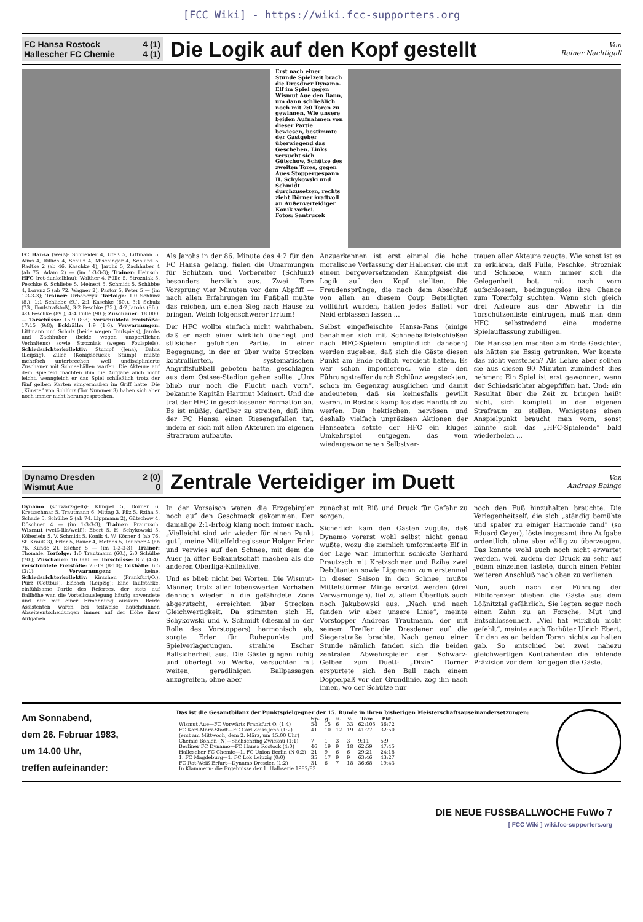[FCC Wiki] - https://wiki.fcc-supporters.org
FC Hansa Rostock 4 (1)
Hallescher FC Chemie 4 (1)
Die Logik auf den Kopf gestellt
Von
Rainer Nachtigall
Erst nach einer Stunde Spielzeit brach die Dresdner Dynamo-Elf im Spiel gegen Wismut Aue den Bann, um dann schließlich noch mit 2:0 Toren zu gewinnen. Wie unsere beiden Aufnahmen von dieser Partie bewiesen, bestimmte der Gastgeber überwiegend das Geschehen. Links versucht sich Gütschow, Schütze des zweiten Tores, gegen Aues Stoppergespann H. Schykowski und Schmidt durchzusetzen, rechts zieht Dörner kraftvoll an Außenverteidiger Konik vorbei.
Fotos: Santrucek
FC Hansa (weiß): Schneider 4, Uteß 5, Littmann 5, Alms 4, Rillich 4, Schulz 4, Mischinger 4, Schlünz 5, Radtke 2 (ab 46. Kaschke 4), Jarohs 5, Zachhuber 4 (ab 75. Adam 2) — (im 1-3-3-3); Trainer: Heinsch. HFC (rot-dunkelblau): Walther 4, Fülle 5, Strozniak 5, Peschke 6, Schliebe 5, Meinert 5, Schmidt 5, Schübbe 4, Lorenz 5 (ab 72. Wagner 2), Pastor 5, Peter 5 — (im 1-3-3-3); Trainer: Urbanczyk. Torfolge: 1:0 Schlünz (8.), 1:1 Schliebe (9.), 2:1 Kaschke (60.), 3:1 Schulz (73., Foulstrafstoß), 3:2 Peschke (75.), 4:2 Jarohs (86.), 4:3 Peschke (89.), 4:4 Fülle (90.); Zuschauer: 18 000. — Torschüsse: 15:9 (8:8); verschuldete Freistöße: 17:15 (9:8); Eckbälle: 1:9 (1:6). Verwarnungen: Littmann und Schulz (beide wegen Foulspiels), Jarohs und Zachhuber (beide wegen unsportlichen Verhaltens) sowie Strozniak (wegen Foulspiels). Schiedsrichterkollektiv: Stumpf (Jena), Bahrs (Leipzig), Ziller (Königsbrück): Stumpf mußte mehrfach unterbrechen, weil undisziplinierte Zuschauer mit Schneebällen warfen. Die Akteure auf dem Spielfeld machten ihm die Aufgabe auch nicht leicht, wenngleich er das Spiel schließlich trotz der fünf gelben Karten einigermaßen im Griff hatte. Die „Künste“ von Schlünz (Tor Nummer 3) haben sich aber noch immer nicht herumgesprochen.
Als Jarohs in der 86. Minute das 4:2 für den FC Hansa gelang, fielen die Umarmungen für Schützen und Vorbereiter (Schlünz) besonders herzlich aus. Zwei Tore Vorsprung vier Minuten vor dem Abpfiff — nach allen Erfahrungen im Fußball mußte das reichen, um einen Sieg nach Hause zu bringen. Welch folgenschwerer Irrtum!
Der HFC wollte einfach nicht wahrhaben, daß er nach einer wirklich überlegt und stilsicher geführten Partie, in einer Begegnung, in der er über weite Strecken kontrollierten, systematischen Angriffsfußball geboten hatte, geschlagen aus dem Ostsee-Stadion gehen sollte. „Uns blieb nur noch die Flucht nach vorn“, bekannte Kapitän Hartmut Meinert. Und die trat der HFC in geschlossener Formation an. Es ist müßig, darüber zu streiten, daß ihm der FC Hansa einen Riesengefallen tat, indem er sich mit allen Akteuren im eigenen Strafraum aufbaute.
Anzuerkennen ist erst einmal die hohe moralische Verfassung der Hallenser, die mit einem bergeversetzenden Kampfgeist die Logik auf den Kopf stellten. Die Freudensprünge, die nach dem Abschluß von allen an diesem Coup Beteiligten vollführt wurden, hätten jedes Ballett vor Neid erblassen lassen ...
Selbst eingefleischte Hansa-Fans (einige benahmen sich mit Schneeballzielschießen nach HFC-Spielern empfindlich daneben) werden zugeben, daß sich die Gäste diesen Punkt am Ende redlich verdient hatten. Es war schon imponierend, wie sie den Führungstreffer durch Schlünz wegsteckten, schon im Gegenzug ausglichen und damit andeuteten, daß sie keinesfalls gewillt waren, in Rostock kampflos das Handtuch zu werfen. Den hektischen, nervösen und deshalb vielfach unpräzisen Aktionen der Hanseaten setzte der HFC ein kluges Umkehrspiel entgegen, das vom wiedergewonnenen Selbstver-
trauen aller Akteure zeugte. Wie sonst ist es zu erklären, daß Fülle, Peschke, Strozniak und Schliebe, wann immer sich die Gelegenheit bot, mit nach vorn aufschlossen, bedingungslos ihre Chance zum Torerfolg suchten. Wenn sich gleich drei Akteure aus der Abwehr in die Torschützenliste eintrugen, muß man dem HFC selbstredend eine moderne Spielauffassung zubilligen.
Die Hanseaten machten am Ende Gesichter, als hätten sie Essig getrunken. Wer konnte das nicht verstehen? Als Lehre aber sollten sie aus diesen 90 Minuten zumindest dies nehmen: Ein Spiel ist erst gewonnen, wenn der Schiedsrichter abgepfiffen hat. Und: ein Resultat über die Zeit zu bringen heißt nicht, sich komplett in den eigenen Strafraum zu stellen. Wenigstens einen Anspielpunkt braucht man vorn, sonst könnte sich das „HFC-Spielende“ bald wiederholen ...
Dynamo Dresden 2 (0)
Wismut Aue 0
Zentrale Verteidiger im Duett
Von
Andreas Baingo
Dynamo (schwarz-gelb): Klimpel 5, Dörner 6, Kretzschmar 5, Trautmann 6, Mittag 3, Pilz 5, Rziha 5, Schade 5, Schülbe 5 (ab 74. Lippmann 2), Gütschow 4, Döschner 4 — (im 1-3-3-3); Trainer: Prautzsch. Wismut (weiß-lila/weiß): Ebert 5, H. Schykowski 5, Köberlein 5, V. Schmidt 5, Konik 4, W. Körner 4 (ab 76. St. Krauß 3), Erler 5, Bauer 4, Mothes 5, Teubner 4 (ab 76. Kunde 2), Escher 5 — (im 1-3-3-3); Trainer: Thomale. Torfolge: 1:0 Trautmann (60.), 2:0 Schülbe (70.); Zuschauer: 16 000. — Torschüsse: 8:7 (4:4). verschuldete Freistöße: 25:19 (8:10); Eckbälle: 6:5 (3:1); Verwarnungen: keine. Schiedsrichterkollektiv: Kirschen (Frankfurt/O.), Purz (Cottbus), Eßbach (Leipzig): Eine laufstarke, einfühlsame Partie des Referees, der stets auf Ballhöhe war, die Vorteilsauslegung häufig anwendete und nur mit einer Ermahnung auskam. Beide Assistenten waren bei teilweise hauchdünnen Abseitsentscheidungen immer auf der Höhe ihrer Aufgaben.
In der Vorsaison waren die Erzgebirgler noch auf den Geschmack gekommen. Der damalige 2:1-Erfolg klang noch immer nach. „Vielleicht sind wir wieder für einen Punkt gut“, meine Mittelfeldregisseur Holger Erler und verwies auf den Schnee, mit dem die Auer ja öfter Bekanntschaft machen als die anderen Oberliga-Kollektive.
Und es blieb nicht bei Worten. Die Wismut-Männer, trotz aller lobenswerten Vorhaben dennoch wieder in die gefährdete Zone abgerutscht, erreichten über Strecken Gleichwertigkeit. Da stimmten sich H. Schykowski und V. Schmidt (diesmal in der Rolle des Vorstoppers) harmonisch ab, sorgte Erler für Ruhepunkte und Spielverlagerungen, strahlte Escher Ballsicherheit aus. Die Gäste gingen ruhig und überlegt zu Werke, versuchten mit weiten, geradlinigen Ballpassagen anzugreifen, ohne aber
zunächst mit Biß und Druck für Gefahr zu sorgen.
Sicherlich kam den Gästen zugute, daß Dynamo vorerst wohl selbst nicht genau wußte, wozu die ziemlich umformierte Elf in der Lage war. Immerhin schickte Gerhard Prautzsch mit Kretzschmar und Rziha zwei Debütanten sowie Lippmann zum erstenmal in dieser Saison in den Schnee, mußte Mittelstürmer Minge ersetzt werden (drei Verwarnungen), fiel zu allem Überfluß auch noch Jakubowski aus. „Nach und nach fanden wir aber unsere Linie“, meinte Vorstopper Andreas Trautmann, der mit seinem Treffer die Dresdener auf die Siegerstraße brachte. Nach genau einer Stunde nämlich fanden sich die beiden zentralen Abwehrspieler der Schwarz-Gelben zum Duett: „Dixie“ Dörner erspurtete sich den Ball nach einem Doppelpaß vor der Grundlinie, zog ihn nach innen, wo der Schütze nur
noch den Fuß hinzuhalten brauchte. Die Verlegenheitself, die sich „ständig bemühte und später zu einiger Harmonie fand“ (so Eduard Geyer), löste insgesamt ihre Aufgabe ordentlich, ohne aber völlig zu überzeugen. Das konnte wohl auch noch nicht erwartet werden, weil zudem der Druck zu sehr auf jedem einzelnen lastete, durch einen Fehler weiteren Anschluß nach oben zu verlieren.
Nun, auch nach der Führung der Elbflorenzer blieben die Gäste aus dem Lößnitztal gefährlich. Sie legten sogar noch einen Zahn zu an Forsche, Mut und Entschlossenheit. „Viel hat wirklich nicht gefehlt“, meinte auch Torhüter Ulrich Ebert, für den es an beiden Toren nichts zu halten gab. So entschied bei zwei nahezu gleichwertigen Kontrahenten die fehlende Präzision vor dem Tor gegen die Gäste.
Am Sonnabend,
dem 26. Februar 1983,
um 14.00 Uhr,
treffen aufeinander:
Das ist die Gesamtbilanz der Punktspielgegner der 15. Runde in ihren bisherigen Meisterschaftsauseinandersetzungen:
| | Sp. | g. | u. | v. | Tore | Pkt. |
| --- | --- | --- | --- | --- | --- | --- |
| Wismut Aue—FC Vorwärts Frankfurt O. (1:4) | 54 | 15 | 6 | 33 | 62:105 | 36:72 |
| FC Karl-Marx-Stadt—FC Carl Zeiss Jena (1:2) | 41 | 10 | 12 | 19 | 41:77 | 32:50 |
| (erst am Mittwoch, dem 2. März, um 15.00 Uhr) | | | | | | |
| Chemie Böhlen (N)—Sachsenring Zwickau (1:1) | 7 | 1 | 3 | 3 | 9:11 | 5:9 |
| Berliner FC Dynamo—FC Hansa Rostock (4:0) | 46 | 19 | 9 | 18 | 62:59 | 47:45 |
| Hallescher FC Chemie—1. FC Union Berlin (N 0:2) | 21 | 9 | 6 | 6 | 29:21 | 24:18 |
| 1. FC Magdeburg—1. FC Lok Leipzig (0:0) | 35 | 17 | 9 | 9 | 63:46 | 43:27 |
| FC Rot-Weiß Erfurt—Dynamo Dresden (1:2) | 31 | 6 | 7 | 18 | 36:68 | 19:43 |
| In Klammern: die Ergebnisse der 1. Halbserie 1982/83. | | | | | | |
DIE NEUE FUSSBALLWOCHE FuWo 7
[ FCC Wiki ] wiki.fcc-supporters.org